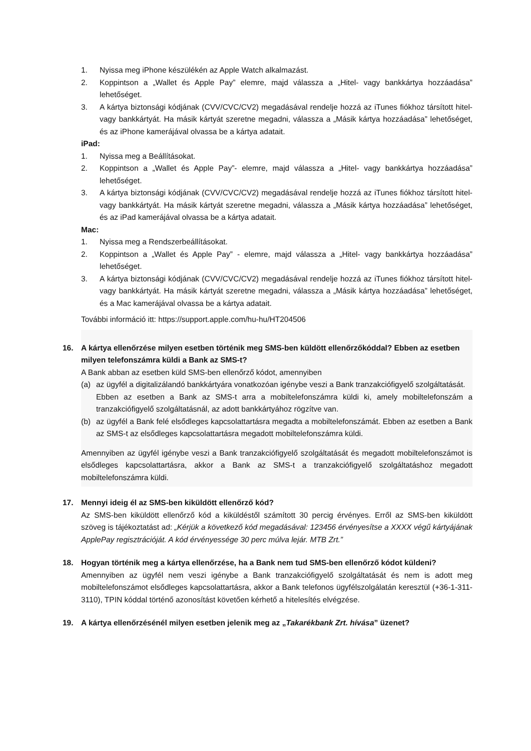1. Nyissa meg iPhone készülékén az Apple Watch alkalmazást.
2. Koppintson a „Wallet és Apple Pay” elemre, majd válassza a „Hitel- vagy bankkártya hozzáadása” lehetőséget.
3. A kártya biztonsági kódjának (CVV/CVC/CV2) megadásával rendelje hozzá az iTunes fiókhoz társított hitel- vagy bankkártyát. Ha másik kártyát szeretne megadni, válassza a „Másik kártya hozzáadása” lehetőséget, és az iPhone kamerájával olvassa be a kártya adatait.
iPad:
1. Nyissa meg a Beállításokat.
2. Koppintson a „Wallet és Apple Pay”- elemre, majd válassza a „Hitel- vagy bankkártya hozzáadása” lehetőséget.
3. A kártya biztonsági kódjának (CVV/CVC/CV2) megadásával rendelje hozzá az iTunes fiókhoz társított hitel- vagy bankkártyát. Ha másik kártyát szeretne megadni, válassza a „Másik kártya hozzáadása” lehetőséget, és az iPad kamerájával olvassa be a kártya adatait.
Mac:
1. Nyissa meg a Rendszerbeállításokat.
2. Koppintson a „Wallet és Apple Pay” - elemre, majd válassza a „Hitel- vagy bankkártya hozzáadása” lehetőséget.
3. A kártya biztonsági kódjának (CVV/CVC/CV2) megadásával rendelje hozzá az iTunes fiókhoz társított hitel- vagy bankkártyát. Ha másik kártyát szeretne megadni, válassza a „Másik kártya hozzáadása” lehetőséget, és a Mac kamerájával olvassa be a kártya adatait.
További információ itt: https://support.apple.com/hu-hu/HT204506
16. A kártya ellenőrzése milyen esetben történik meg SMS-ben küldött ellenőrzőkóddal? Ebben az esetben milyen telefonszámra küldi a Bank az SMS-t?
A Bank abban az esetben küld SMS-ben ellenőrző kódot, amennyiben
(a) az ügyfél a digitalizálandó bankkártyára vonatkozóan igénybe veszi a Bank tranzakciófigyelő szolgáltatását.
Ebben az esetben a Bank az SMS-t arra a mobiltelefonszámra küldi ki, amely mobiltelefonszám a tranzakciófigyelő szolgáltatásnál, az adott bankkártyához rögzítve van.
(b) az ügyfél a Bank felé elsődleges kapcsolattartásra megadta a mobiltelefonszámát. Ebben az esetben a Bank az SMS-t az elsődleges kapcsolattartásra megadott mobiltelefonszámra küldi.
Amennyiben az ügyfél igénybe veszi a Bank tranzakciófigyelő szolgáltatását és megadott mobiltelefonszámot is elsődleges kapcsolattartásra, akkor a Bank az SMS-t a tranzakciófigyelő szolgáltatáshoz megadott mobiltelefonszámra küldi.
17. Mennyi ideig él az SMS-ben kiküldött ellenőrző kód?
Az SMS-ben kiküldött ellenőrző kód a kiküldéstől számított 30 percig érvényes. Erről az SMS-ben kiküldött szöveg is tájékoztatást ad: „Kérjük a következő kód megadásával: 123456 érvényesítse a XXXX végű kártyájának ApplePay regisztrációját. A kód érvényessége 30 perc múlva lejár. MTB Zrt.”
18. Hogyan történik meg a kártya ellenőrzése, ha a Bank nem tud SMS-ben ellenőrző kódot küldeni?
Amennyiben az ügyfél nem veszi igénybe a Bank tranzakciófigyelő szolgáltatását és nem is adott meg mobiltelefonszámot elsődleges kapcsolattartásra, akkor a Bank telefonos ügyfélszolgálatán keresztül (+36-1-311-3110), TPIN kóddal történő azonosítást követően kérhető a hitelesítés elvégzése.
19. A kártya ellenőrzésénél milyen esetben jelenik meg az „Takarékbank Zrt. hívása” üzenet?